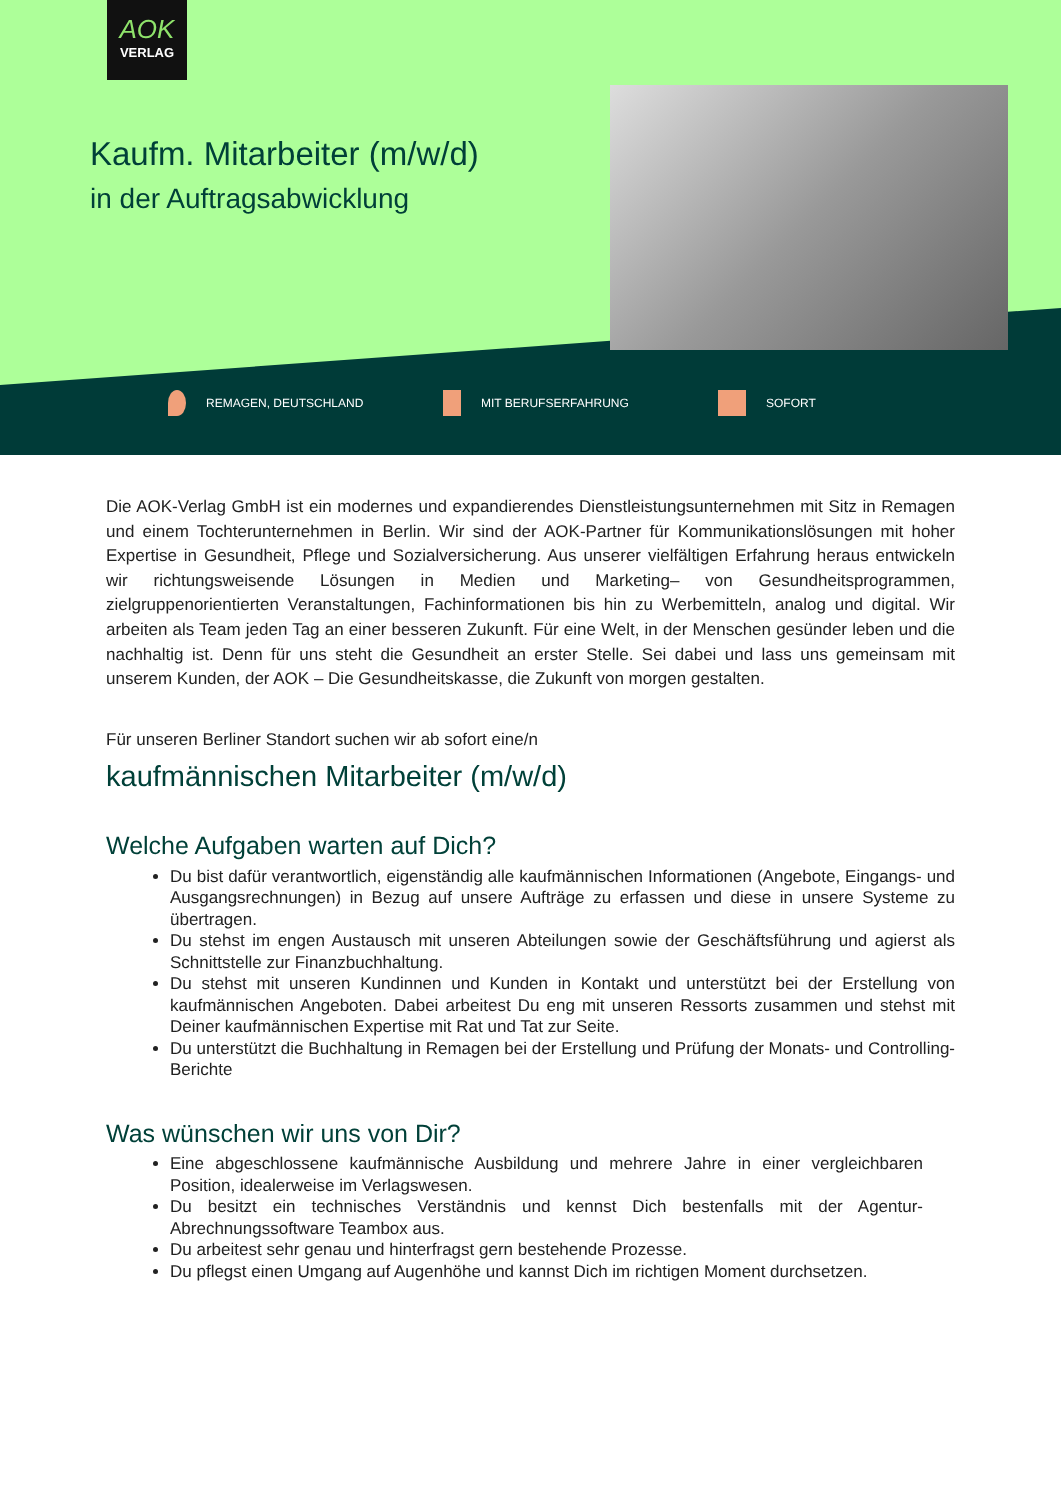AOK
VERLAG
Kaufm. Mitarbeiter (m/w/d)
in der Auftragsabwicklung
REMAGEN, DEUTSCHLAND MIT BERUFSERFAHRUNG SOFORT
Die AOK-Verlag GmbH ist ein modernes und expandierendes Dienstleistungsunternehmen mit Sitz in Remagen und einem Tochterunternehmen in Berlin. Wir sind der AOK-Partner für Kommunikationslösungen mit hoher Expertise in Gesundheit, Pflege und Sozialversicherung. Aus unserer vielfältigen Erfahrung heraus entwickeln wir richtungsweisende Lösungen in Medien und Marketing– von Gesundheitsprogrammen, zielgruppenorientierten Veranstaltungen, Fachinformationen bis hin zu Werbemitteln, analog und digital. Wir arbeiten als Team jeden Tag an einer besseren Zukunft. Für eine Welt, in der Menschen gesünder leben und die nachhaltig ist. Denn für uns steht die Gesundheit an erster Stelle. Sei dabei und lass uns gemeinsam mit unserem Kunden, der AOK – Die Gesundheitskasse, die Zukunft von morgen gestalten.
Für unseren Berliner Standort suchen wir ab sofort eine/n
kaufmännischen Mitarbeiter (m/w/d)
Welche Aufgaben warten auf Dich?
Du bist dafür verantwortlich, eigenständig alle kaufmännischen Informationen (Angebote, Eingangs- und Ausgangsrechnungen) in Bezug auf unsere Aufträge zu erfassen und diese in unsere Systeme zu übertragen.
Du stehst im engen Austausch mit unseren Abteilungen sowie der Geschäftsführung und agierst als Schnittstelle zur Finanzbuchhaltung.
Du stehst mit unseren Kundinnen und Kunden in Kontakt und unterstützt bei der Erstellung von kaufmännischen Angeboten. Dabei arbeitest Du eng mit unseren Ressorts zusammen und stehst mit Deiner kaufmännischen Expertise mit Rat und Tat zur Seite.
Du unterstützt die Buchhaltung in Remagen bei der Erstellung und Prüfung der Monats- und Controlling-Berichte
Was wünschen wir uns von Dir?
Eine abgeschlossene kaufmännische Ausbildung und mehrere Jahre in einer vergleichbaren Position, idealerweise im Verlagswesen.
Du besitzt ein technisches Verständnis und kennst Dich bestenfalls mit der Agentur-Abrechnungssoftware Teambox aus.
Du arbeitest sehr genau und hinterfragst gern bestehende Prozesse.
Du pflegst einen Umgang auf Augenhöhe und kannst Dich im richtigen Moment durchsetzen.